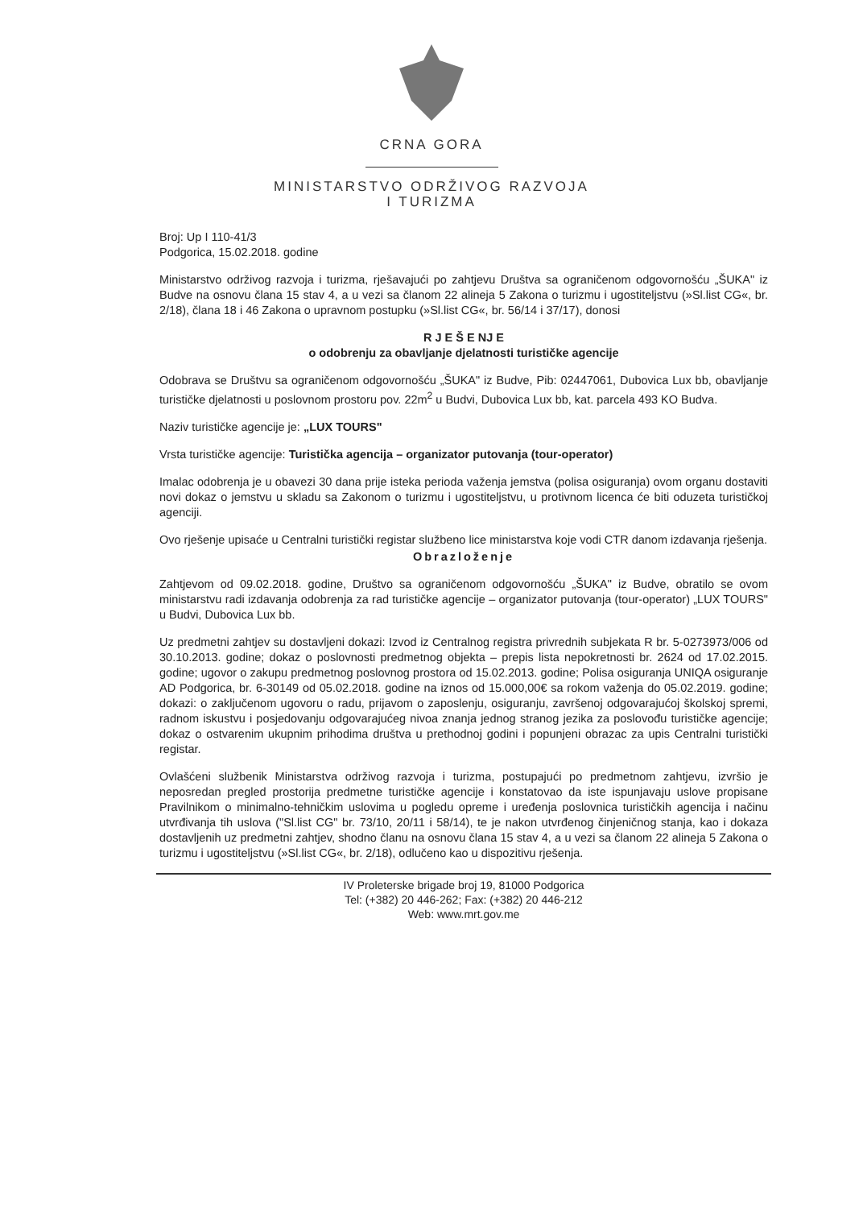CRNA GORA
MINISTARSTVO ODRŽIVOG RAZVOJA
I TURIZMA
Broj: Up I 110-41/3
Podgorica, 15.02.2018. godine
Ministarstvo održivog razvoja i turizma, rješavajući po zahtjevu Društva sa ograničenom odgovornošću „ŠUKA" iz Budve na osnovu člana 15 stav 4, a u vezi sa članom 22 alineja 5 Zakona o turizmu i ugostiteljstvu (»Sl.list CG«, br. 2/18), člana 18 i 46 Zakona o upravnom postupku (»Sl.list CG«, br. 56/14 i 37/17), donosi
R J E Š E NJ E
o odobrenju za obavljanje djelatnosti turističke agencije
Odobrava se Društvu sa ograničenom odgovornošću „ŠUKA" iz Budve, Pib: 02447061, Dubovica Lux bb, obavljanje turističke djelatnosti u poslovnom prostoru pov. 22m<sup>2</sup> u Budvi, Dubovica Lux bb, kat. parcela 493 KO Budva.
Naziv turističke agencije je: „LUX TOURS"
Vrsta turističke agencije: Turistička agencija – organizator putovanja (tour-operator)
Imalac odobrenja je u obavezi 30 dana prije isteka perioda važenja jemstva (polisa osiguranja) ovom organu dostaviti novi dokaz o jemstvu u skladu sa Zakonom o turizmu i ugostiteljstvu, u protivnom licenca će biti oduzeta turističkoj agenciji.
Ovo rješenje upisaće u Centralni turistički registar službeno lice ministarstva koje vodi CTR danom izdavanja rješenja.
Obrazloženje
Zahtjevom od 09.02.2018. godine, Društvo sa ograničenom odgovornošću „ŠUKA" iz Budve, obratilo se ovom ministarstvu radi izdavanja odobrenja za rad turističke agencije – organizator putovanja (tour-operator) „LUX TOURS" u Budvi, Dubovica Lux bb.
Uz predmetni zahtjev su dostavljeni dokazi: Izvod iz Centralnog registra privrednih subjekata R br. 5-0273973/006 od 30.10.2013. godine; dokaz o poslovnosti predmetnog objekta – prepis lista nepokretnosti br. 2624 od 17.02.2015. godine; ugovor o zakupu predmetnog poslovnog prostora od 15.02.2013. godine; Polisa osiguranja UNIQA osiguranje AD Podgorica, br. 6-30149 od 05.02.2018. godine na iznos od 15.000,00€ sa rokom važenja do 05.02.2019. godine; dokazi: o zaključenom ugovoru o radu, prijavom o zaposlenju, osiguranju, završenoj odgovarajućoj školskoj spremi, radnom iskustvu i posjedovanju odgovarajućeg nivoa znanja jednog stranog jezika za poslovođu turističke agencije; dokaz o ostvarenim ukupnim prihodima društva u prethodnoj godini i popunjeni obrazac za upis Centralni turistički registar.
Ovlašćeni službenik Ministarstva održivog razvoja i turizma, postupajući po predmetnom zahtjevu, izvršio je neposredan pregled prostorija predmetne turističke agencije i konstatovao da iste ispunjavaju uslove propisane Pravilnikom o minimalno-tehničkim uslovima u pogledu opreme i uređenja poslovnica turističkih agencija i načinu utvrđivanja tih uslova ("Sl.list CG" br. 73/10, 20/11 i 58/14), te je nakon utvrđenog činjeničnog stanja, kao i dokaza dostavljenih uz predmetni zahtjev, shodno članu na osnovu člana 15 stav 4, a u vezi sa članom 22 alineja 5 Zakona o turizmu i ugostiteljstvu (»Sl.list CG«, br. 2/18), odlučeno kao u dispozitivu rješenja.
IV Proleterske brigade broj 19, 81000 Podgorica
Tel: (+382) 20 446-262; Fax: (+382) 20 446-212
Web: www.mrt.gov.me